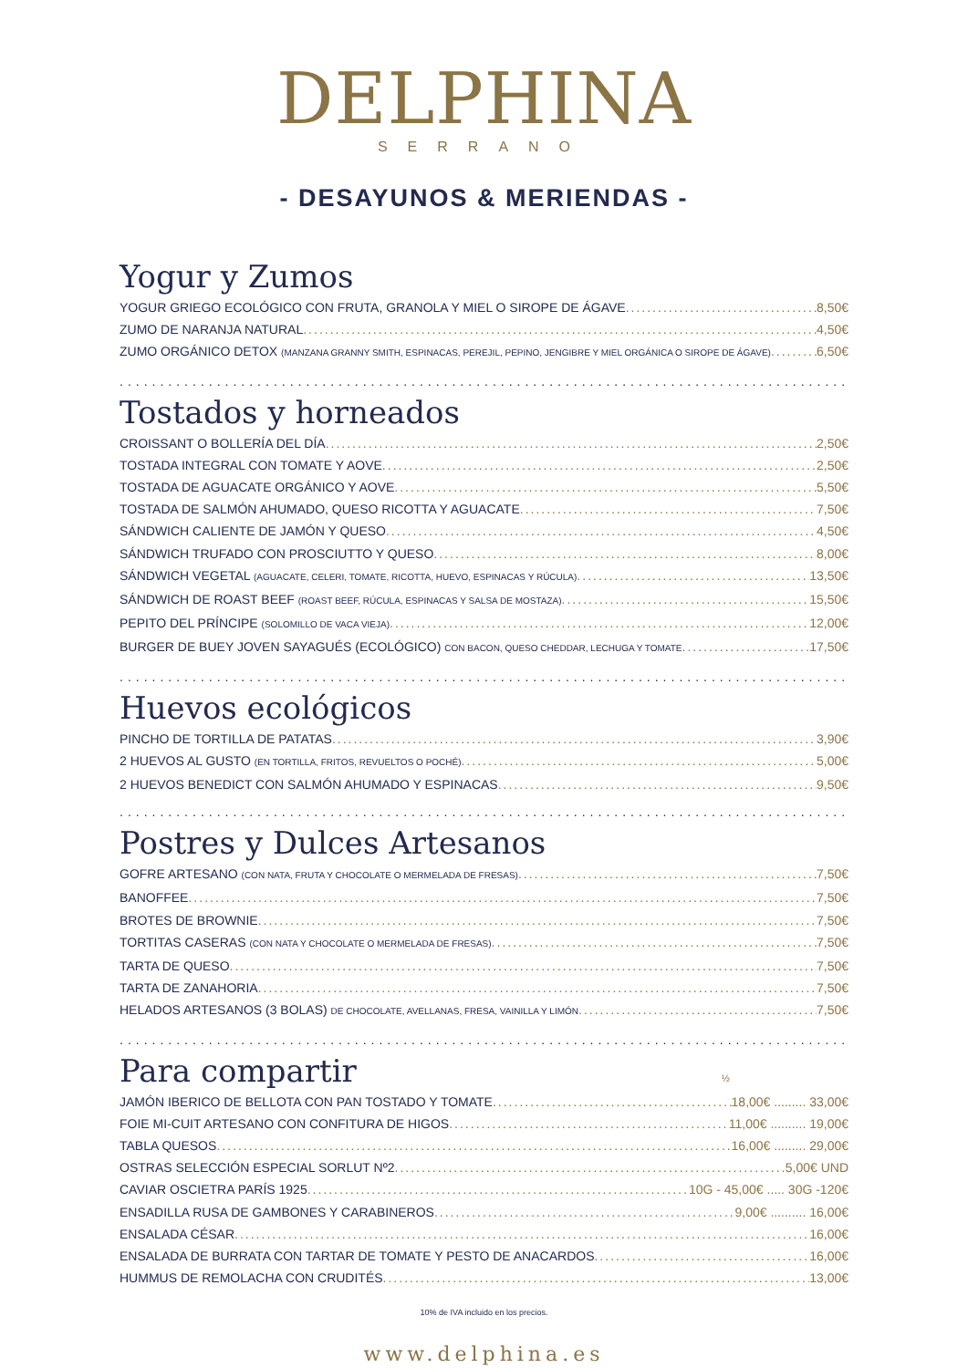DELPHINA
SERRANO
- DESAYUNOS & MERIENDAS -
Yogur y Zumos
YOGUR GRIEGO ECOLÓGICO CON FRUTA, GRANOLA Y MIEL O SIROPE DE ÁGAVE 8,50€
ZUMO DE NARANJA NATURAL 4,50€
ZUMO ORGÁNICO DETOX (MANZANA GRANNY SMITH, ESPINACAS, PEREJIL, PEPINO, JENGIBRE Y MIEL ORGÁNICA O SIROPE DE ÁGAVE) 6,50€
......................................................................................................................
Tostados y horneados
CROISSANT O BOLLERÍA DEL DÍA 2,50€
TOSTADA INTEGRAL CON TOMATE Y AOVE 2,50€
TOSTADA DE AGUACATE ORGÁNICO Y AOVE 5,50€
TOSTADA DE SALMÓN AHUMADO, QUESO RICOTTA Y AGUACATE 7,50€
SÁNDWICH CALIENTE DE JAMÓN Y QUESO 4,50€
SÁNDWICH TRUFADO CON PROSCIUTTO Y QUESO 8,00€
SÁNDWICH VEGETAL (AGUACATE, CELERI, TOMATE, RICOTTA, HUEVO, ESPINACAS Y RÚCULA) 13,50€
SÁNDWICH DE ROAST BEEF (ROAST BEEF, RÚCULA, ESPINACAS Y SALSA DE MOSTAZA) 15,50€
PEPITO DEL PRÍNCIPE (SOLOMILLO DE VACA VIEJA) 12,00€
BURGER DE BUEY JOVEN SAYAGUÉS (ECOLÓGICO) CON BACON, QUESO CHEDDAR, LECHUGA Y TOMATE 17,50€
......................................................................................................................
Huevos ecológicos
PINCHO DE TORTILLA DE PATATAS 3,90€
2 HUEVOS AL GUSTO (EN TORTILLA, FRITOS, REVUELTOS O POCHÉ) 5,00€
2 HUEVOS BENEDICT CON SALMÓN AHUMADO Y ESPINACAS 9,50€
......................................................................................................................
Postres y Dulces Artesanos
GOFRE ARTESANO (CON NATA, FRUTA Y CHOCOLATE O MERMELADA DE FRESAS) 7,50€
BANOFFEE 7,50€
BROTES DE BROWNIE 7,50€
TORTITAS CASERAS (CON NATA Y CHOCOLATE O MERMELADA DE FRESAS) 7,50€
TARTA DE QUESO 7,50€
TARTA DE ZANAHORIA 7,50€
HELADOS ARTESANOS (3 BOLAS) DE CHOCOLATE, AVELLANAS, FRESA, VAINILLA Y LIMÓN 7,50€
......................................................................................................................
Para compartir
½
JAMÓN IBERICO DE BELLOTA CON PAN TOSTADO Y TOMATE 18,00€ ......... 33,00€
FOIE MI-CUIT ARTESANO CON CONFITURA DE HIGOS 11,00€ .......... 19,00€
TABLA QUESOS 16,00€ ......... 29,00€
OSTRAS SELECCIÓN ESPECIAL SORLUT Nº2 5,00€ UND
CAVIAR OSCIETRA PARÍS 1925 10G - 45,00€ ..... 30G -120€
ENSADILLA RUSA DE GAMBONES Y CARABINEROS 9,00€ .......... 16,00€
ENSALADA CÉSAR 16,00€
ENSALADA DE BURRATA CON TARTAR DE TOMATE Y PESTO DE ANACARDOS 16,00€
HUMMUS DE REMOLACHA CON CRUDITÉS 13,00€
10% de IVA incluido en los precios.
www.delphina.es